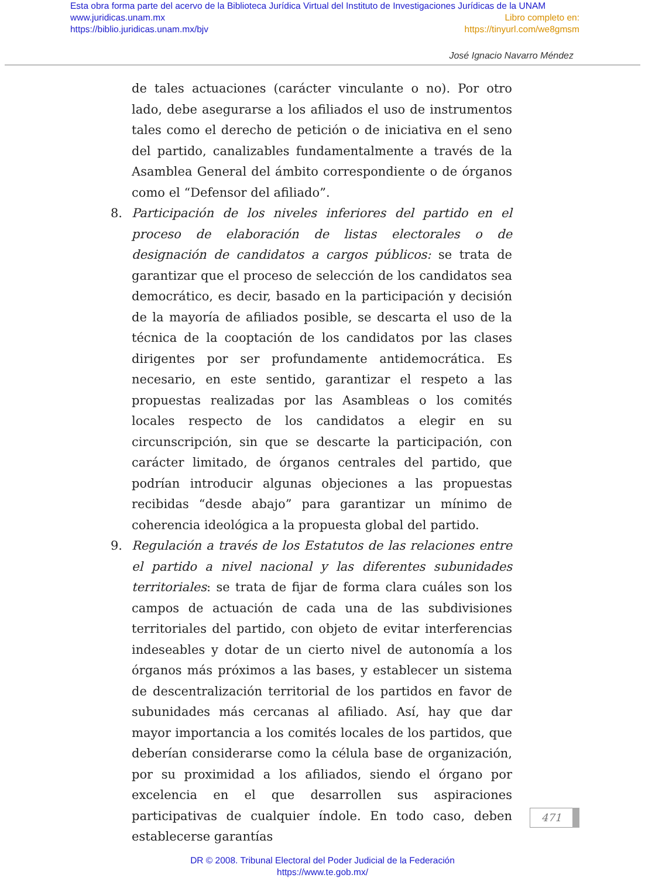Esta obra forma parte del acervo de la Biblioteca Jurídica Virtual del Instituto de Investigaciones Jurídicas de la UNAM
www.juridicas.unam.mx Libro completo en:
https://biblio.juridicas.unam.mx/bjv https://tinyurl.com/we8gmsm
José Ignacio Navarro Méndez
de tales actuaciones (carácter vinculante o no). Por otro lado, debe asegurarse a los afiliados el uso de instrumentos tales como el derecho de petición o de iniciativa en el seno del partido, canalizables fundamentalmente a través de la Asamblea General del ámbito correspondiente o de órganos como el “Defensor del afiliado”.
8. Participación de los niveles inferiores del partido en el proceso de elaboración de listas electorales o de designación de candidatos a cargos públicos: se trata de garantizar que el proceso de selección de los candidatos sea democrático, es decir, basado en la participación y decisión de la mayoría de afiliados posible, se descarta el uso de la técnica de la cooptación de los candidatos por las clases dirigentes por ser profundamente antidemocrática. Es necesario, en este sentido, garantizar el respeto a las propuestas realizadas por las Asambleas o los comités locales respecto de los candidatos a elegir en su circunscripción, sin que se descarte la participación, con carácter limitado, de órganos centrales del partido, que podrían introducir algunas objeciones a las propuestas recibidas “desde abajo” para garantizar un mínimo de coherencia ideológica a la propuesta global del partido.
9. Regulación a través de los Estatutos de las relaciones entre el partido a nivel nacional y las diferentes subunidades territoriales: se trata de fijar de forma clara cuáles son los campos de actuación de cada una de las subdivisiones territoriales del partido, con objeto de evitar interferencias indeseables y dotar de un cierto nivel de autonomía a los órganos más próximos a las bases, y establecer un sistema de descentralización territorial de los partidos en favor de subunidades más cercanas al afiliado. Así, hay que dar mayor importancia a los comités locales de los partidos, que deberían considerarse como la célula base de organización, por su proximidad a los afiliados, siendo el órgano por excelencia en el que desarrollen sus aspiraciones participativas de cualquier índole. En todo caso, deben establecerse garantías
471
DR © 2008. Tribunal Electoral del Poder Judicial de la Federación
https://www.te.gob.mx/